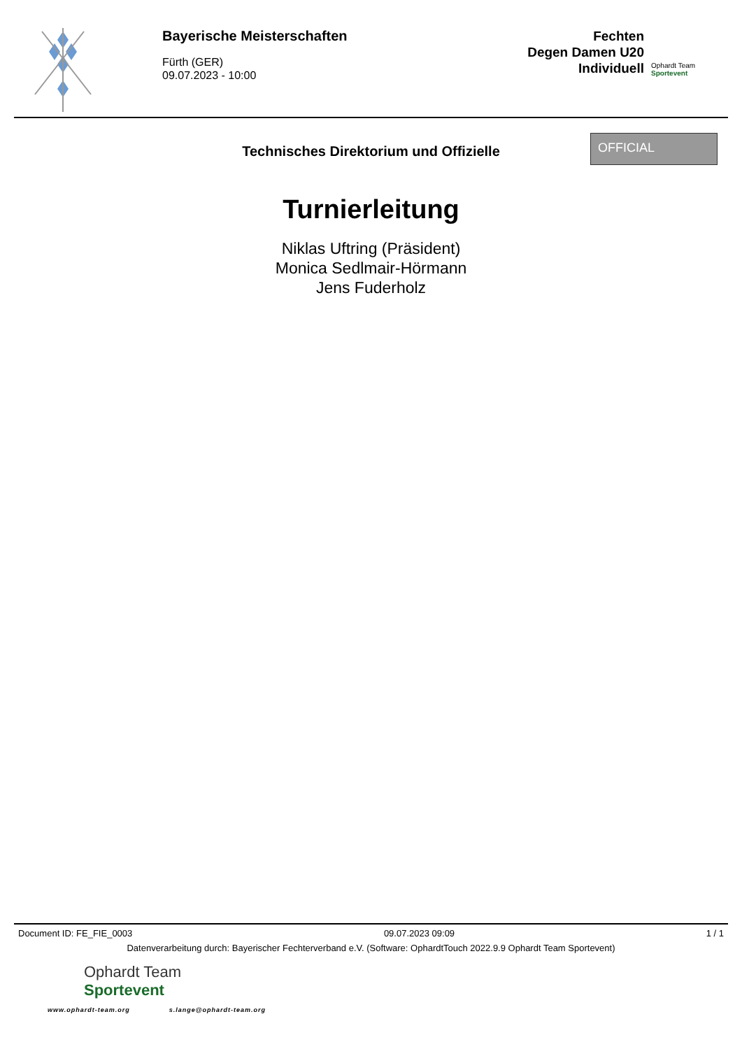Bayerische Meisterschaften
Fürth (GER)
09.07.2023 - 10:00
Fechten
Degen Damen U20
Individuell
Ophardt Team
Sportevent
Technisches Direktorium und Offizielle
OFFICIAL
Turnierleitung
Niklas Uftring (Präsident)
Monica Sedlmair-Hörmann
Jens Fuderholz
Document ID: FE_FIE_0003 09.07.2023 09:09 1 / 1
Datenverarbeitung durch: Bayerischer Fechterverband e.V. (Software: OphardtTouch 2022.9.9 Ophardt Team Sportevent)
Ophardt Team
Sportevent
www.ophardt-team.org s.lange@ophardt-team.org